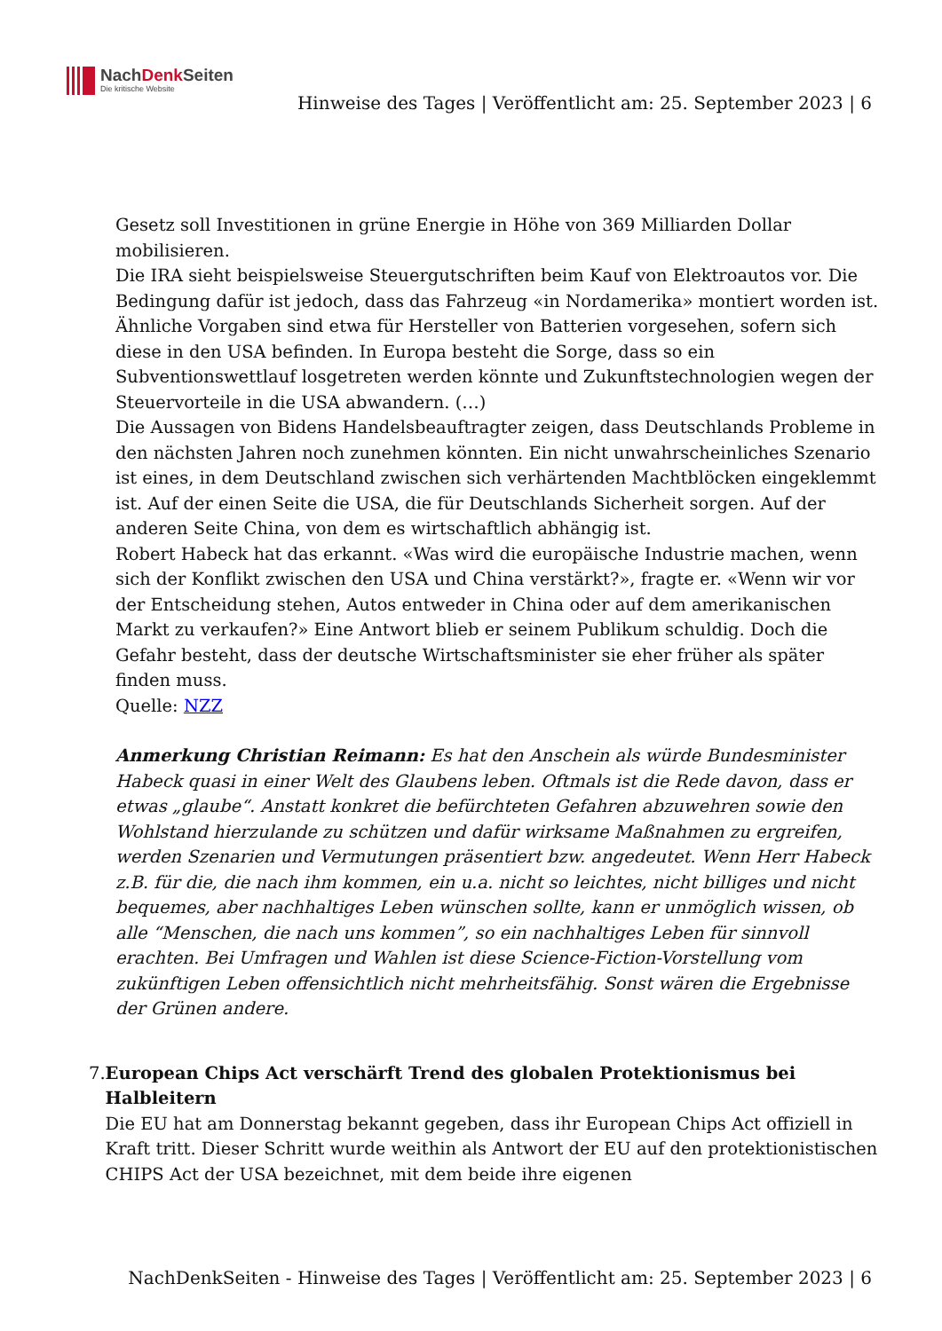NachDenk Seiten
Die kritische Website
Hinweise des Tages | Veröffentlicht am: 25. September 2023 | 6
Gesetz soll Investitionen in grüne Energie in Höhe von 369 Milliarden Dollar mobilisieren.
Die IRA sieht beispielsweise Steuergutschriften beim Kauf von Elektroautos vor. Die Bedingung dafür ist jedoch, dass das Fahrzeug «in Nordamerika» montiert worden ist. Ähnliche Vorgaben sind etwa für Hersteller von Batterien vorgesehen, sofern sich diese in den USA befinden. In Europa besteht die Sorge, dass so ein Subventionswettlauf losgetreten werden könnte und Zukunftstechnologien wegen der Steuervorteile in die USA abwandern. (…)
Die Aussagen von Bidens Handelsbeauftragter zeigen, dass Deutschlands Probleme in den nächsten Jahren noch zunehmen könnten. Ein nicht unwahrscheinliches Szenario ist eines, in dem Deutschland zwischen sich verhärtenden Machtblöcken eingeklemmt ist. Auf der einen Seite die USA, die für Deutschlands Sicherheit sorgen. Auf der anderen Seite China, von dem es wirtschaftlich abhängig ist.
Robert Habeck hat das erkannt. «Was wird die europäische Industrie machen, wenn sich der Konflikt zwischen den USA und China verstärkt?», fragte er. «Wenn wir vor der Entscheidung stehen, Autos entweder in China oder auf dem amerikanischen Markt zu verkaufen?» Eine Antwort blieb er seinem Publikum schuldig. Doch die Gefahr besteht, dass der deutsche Wirtschaftsminister sie eher früher als später finden muss.
Quelle: NZZ
Anmerkung Christian Reimann: Es hat den Anschein als würde Bundesminister Habeck quasi in einer Welt des Glaubens leben. Oftmals ist die Rede davon, dass er etwas „glaube“. Anstatt konkret die befürchteten Gefahren abzuwehren sowie den Wohlstand hierzulande zu schützen und dafür wirksame Maßnahmen zu ergreifen, werden Szenarien und Vermutungen präsentiert bzw. angedeutet. Wenn Herr Habeck z.B. für die, die nach ihm kommen, ein u.a. nicht so leichtes, nicht billiges und nicht bequemes, aber nachhaltiges Leben wünschen sollte, kann er unmöglich wissen, ob alle “Menschen, die nach uns kommen”, so ein nachhaltiges Leben für sinnvoll erachten. Bei Umfragen und Wahlen ist diese Science-Fiction-Vorstellung vom zukünftigen Leben offensichtlich nicht mehrheitsfähig. Sonst wären die Ergebnisse der Grünen andere.
7. European Chips Act verschärft Trend des globalen Protektionismus bei Halbleitern
Die EU hat am Donnerstag bekannt gegeben, dass ihr European Chips Act offiziell in Kraft tritt. Dieser Schritt wurde weithin als Antwort der EU auf den protektionistischen CHIPS Act der USA bezeichnet, mit dem beide ihre eigenen
NachDenkSeiten - Hinweise des Tages | Veröffentlicht am: 25. September 2023 | 6